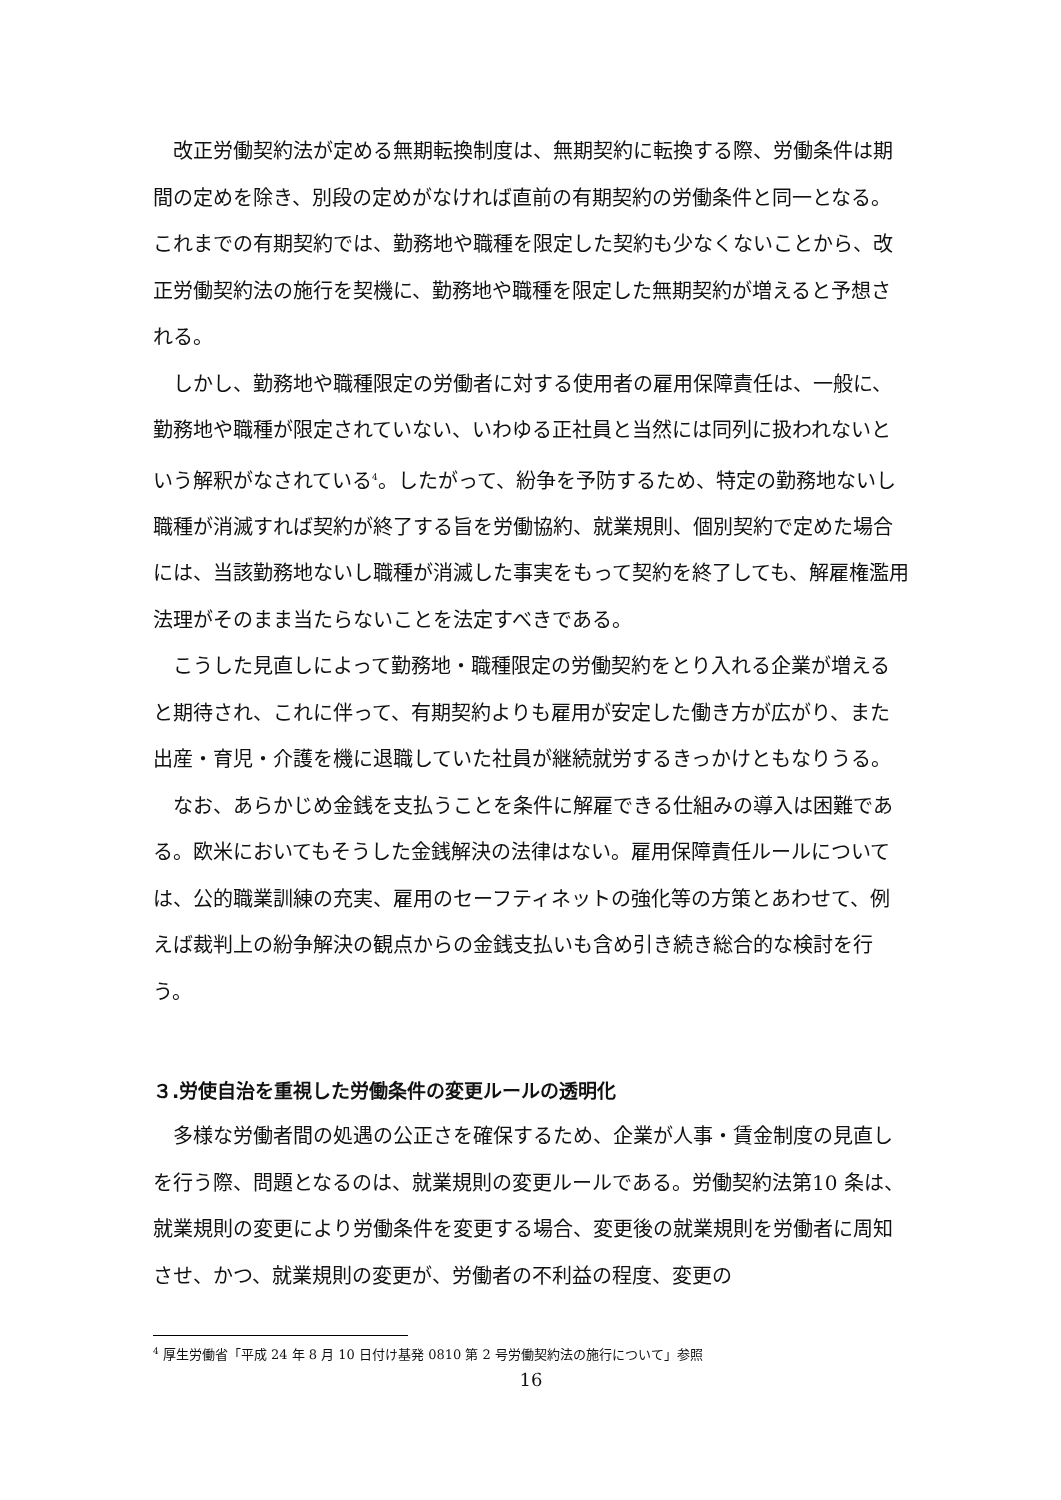改正労働契約法が定める無期転換制度は、無期契約に転換する際、労働条件は期間の定めを除き、別段の定めがなければ直前の有期契約の労働条件と同一となる。これまでの有期契約では、勤務地や職種を限定した契約も少なくないことから、改正労働契約法の施行を契機に、勤務地や職種を限定した無期契約が増えると予想される。
しかし、勤務地や職種限定の労働者に対する使用者の雇用保障責任は、一般に、勤務地や職種が限定されていない、いわゆる正社員と当然には同列に扱われないという解釈がなされている<sup>4</sup>。したがって、紛争を予防するため、特定の勤務地ないし職種が消滅すれば契約が終了する旨を労働協約、就業規則、個別契約で定めた場合には、当該勤務地ないし職種が消滅した事実をもって契約を終了しても、解雇権濫用法理がそのまま当たらないことを法定すべきである。
こうした見直しによって勤務地・職種限定の労働契約をとり入れる企業が増えると期待され、これに伴って、有期契約よりも雇用が安定した働き方が広がり、また出産・育児・介護を機に退職していた社員が継続就労するきっかけともなりうる。
なお、あらかじめ金銭を支払うことを条件に解雇できる仕組みの導入は困難である。欧米においてもそうした金銭解決の法律はない。雇用保障責任ルールについては、公的職業訓練の充実、雇用のセーフティネットの強化等の方策とあわせて、例えば裁判上の紛争解決の観点からの金銭支払いも含め引き続き総合的な検討を行う。
３.労使自治を重視した労働条件の変更ルールの透明化
多様な労働者間の処遇の公正さを確保するため、企業が人事・賃金制度の見直しを行う際、問題となるのは、就業規則の変更ルールである。労働契約法第10 条は、就業規則の変更により労働条件を変更する場合、変更後の就業規則を労働者に周知させ、かつ、就業規則の変更が、労働者の不利益の程度、変更の
<sup>4</sup> 厚生労働省「平成 24 年 8 月 10 日付け基発 0810 第 2 号労働契約法の施行について」参照
16